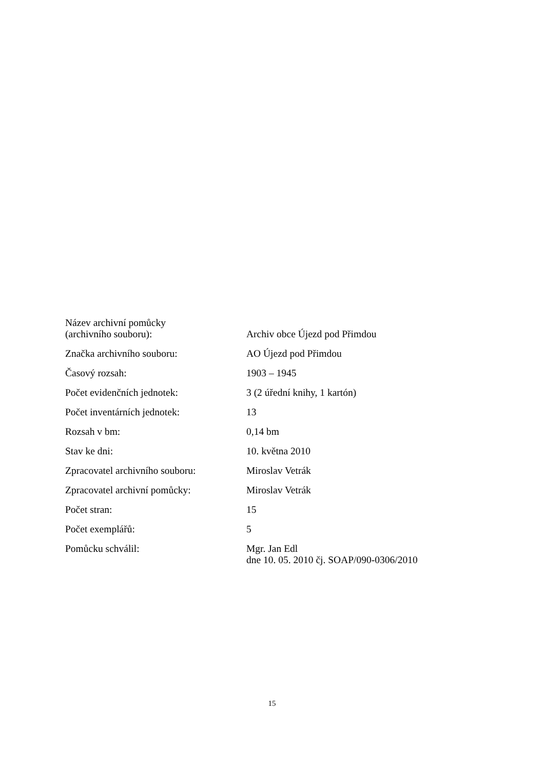| Název archivní pomůcky (archivního souboru): | Archiv obce Újezd pod Přimdou |
| Značka archivního souboru: | AO Újezd pod Přimdou |
| Časový rozsah: | 1903 – 1945 |
| Počet evidenčních jednotek: | 3 (2 úřední knihy, 1 kartón) |
| Počet inventárních jednotek: | 13 |
| Rozsah v bm: | 0,14 bm |
| Stav ke dni: | 10. května 2010 |
| Zpracovatel archivního souboru: | Miroslav Vetrák |
| Zpracovatel archivní pomůcky: | Miroslav Vetrák |
| Počet stran: | 15 |
| Počet exemplářů: | 5 |
| Pomůcku schválil: | Mgr. Jan Edl dne 10. 05. 2010 čj. SOAP/090-0306/2010 |
15